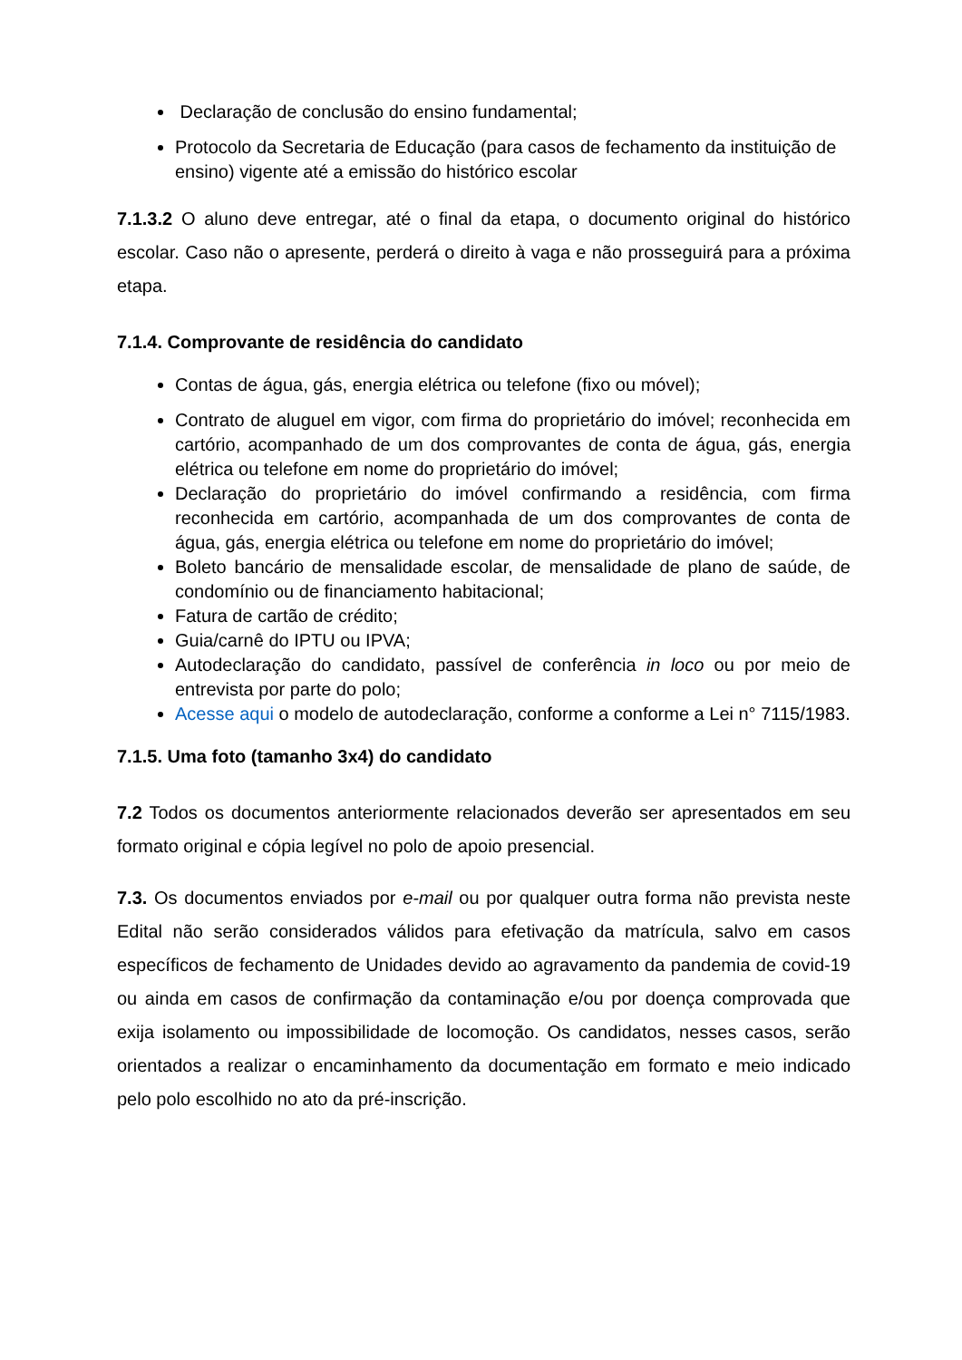Declaração de conclusão do ensino fundamental;
Protocolo da Secretaria de Educação (para casos de fechamento da instituição de ensino) vigente até a emissão do histórico escolar
7.1.3.2 O aluno deve entregar, até o final da etapa, o documento original do histórico escolar. Caso não o apresente, perderá o direito à vaga e não prosseguirá para a próxima etapa.
7.1.4. Comprovante de residência do candidato
Contas de água, gás, energia elétrica ou telefone (fixo ou móvel);
Contrato de aluguel em vigor, com firma do proprietário do imóvel; reconhecida em cartório, acompanhado de um dos comprovantes de conta de água, gás, energia elétrica ou telefone em nome do proprietário do imóvel;
Declaração do proprietário do imóvel confirmando a residência, com firma reconhecida em cartório, acompanhada de um dos comprovantes de conta de água, gás, energia elétrica ou telefone em nome do proprietário do imóvel;
Boleto bancário de mensalidade escolar, de mensalidade de plano de saúde, de condomínio ou de financiamento habitacional;
Fatura de cartão de crédito;
Guia/carnê do IPTU ou IPVA;
Autodeclaração do candidato, passível de conferência in loco ou por meio de entrevista por parte do polo;
Acesse aqui o modelo de autodeclaração, conforme a conforme a Lei n° 7115/1983.
7.1.5. Uma foto (tamanho 3x4) do candidato
7.2 Todos os documentos anteriormente relacionados deverão ser apresentados em seu formato original e cópia legível no polo de apoio presencial.
7.3. Os documentos enviados por e-mail ou por qualquer outra forma não prevista neste Edital não serão considerados válidos para efetivação da matrícula, salvo em casos específicos de fechamento de Unidades devido ao agravamento da pandemia de covid-19 ou ainda em casos de confirmação da contaminação e/ou por doença comprovada que exija isolamento ou impossibilidade de locomoção. Os candidatos, nesses casos, serão orientados a realizar o encaminhamento da documentação em formato e meio indicado pelo polo escolhido no ato da pré-inscrição.